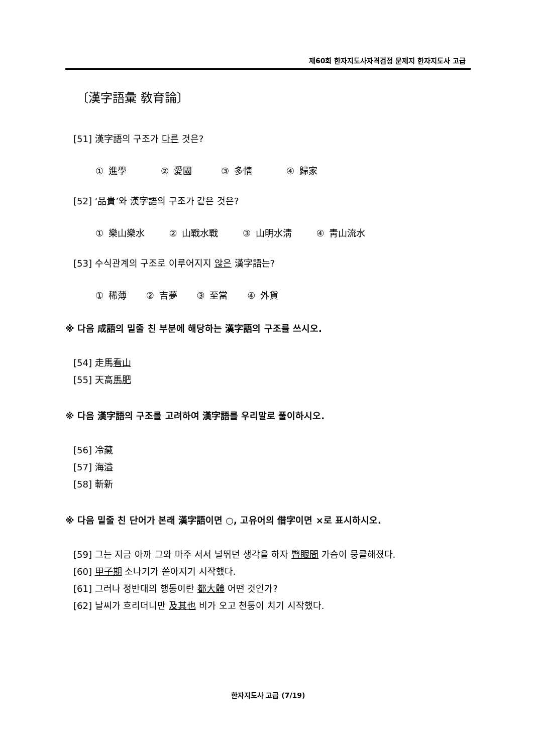제60회 한자지도사자격검정 문제지 한자지도사 고급
〔漢字語彙 敎育論〕
[51] 漢字語의 구조가 다른 것은?
① 進學 ② 愛國 ③ 多情 ④ 歸家
[52] ‘品貴’와 漢字語의 구조가 같은 것은?
① 樂山樂水 ② 山戰水戰 ③ 山明水淸 ④ 靑山流水
[53] 수식관계의 구조로 이루어지지 않은 漢字語는?
① 稀薄 ② 吉夢 ③ 至當 ④ 外貨
※ 다음 成語의 밑줄 친 부분에 해당하는 漢字語의 구조를 쓰시오.
[54] 走馬看山
[55] 天高馬肥
※ 다음 漢字語의 구조를 고려하여 漢字語를 우리말로 풀이하시오.
[56] 冷藏
[57] 海溢
[58] 斬新
※ 다음 밑줄 친 단어가 본래 漢字語이면 ○, 고유어의 借字이면 ×로 표시하시오.
[59] 그는 지금 아까 그와 마주 서서 널뛰던 생각을 하자 瞥眼間 가슴이 뭉클해졌다.
[60] 甲子期 소나기가 쏟아지기 시작했다.
[61] 그러나 정반대의 행동이란 都大體 어떤 것인가?
[62] 날씨가 흐리더니만 及其也 비가 오고 천둥이 치기 시작했다.
한자지도사 고급 (7/19)